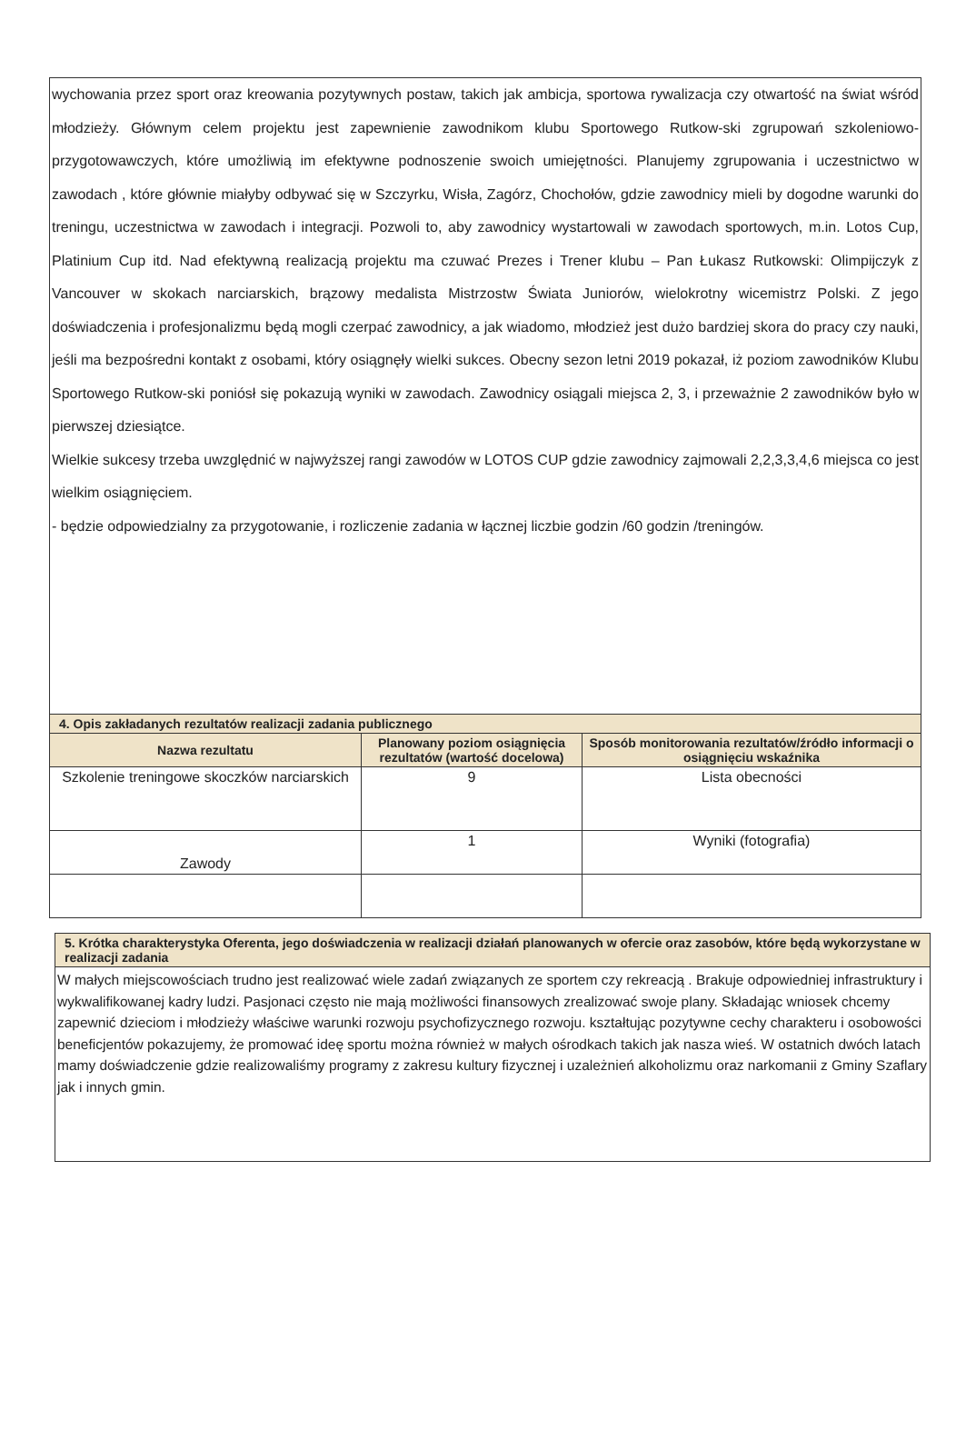wychowania przez sport oraz kreowania pozytywnych postaw, takich jak ambicja, sportowa rywalizacja czy otwartość na świat wśród młodzieży. Głównym celem projektu jest zapewnienie zawodnikom klubu Sportowego Rutkow-ski zgrupowań szkoleniowo-przygotowawczych, które umożliwią im efektywne podnoszenie swoich umiejętności. Planujemy zgrupowania i uczestnictwo w zawodach , które głównie miałyby odbywać się w Szczyrku, Wisła, Zagórz, Chochołów, gdzie zawodnicy mieli by dogodne warunki do treningu, uczestnictwa w zawodach i integracji. Pozwoli to, aby zawodnicy wystartowali w zawodach sportowych, m.in. Lotos Cup, Platinium Cup itd. Nad efektywną realizacją projektu ma czuwać Prezes i Trener klubu – Pan Łukasz Rutkowski: Olimpijczyk z Vancouver w skokach narciarskich, brązowy medalista Mistrzostw Świata Juniorów, wielokrotny wicemistrz Polski. Z jego doświadczenia i profesjonalizmu będą mogli czerpać zawodnicy, a jak wiadomo, młodzież jest dużo bardziej skora do pracy czy nauki, jeśli ma bezpośredni kontakt z osobami, który osiągnęły wielki sukces. Obecny sezon letni 2019 pokazał, iż poziom zawodników Klubu Sportowego Rutkow-ski poniósł się pokazują wyniki w zawodach. Zawodnicy osiągali miejsca 2, 3, i przeważnie 2 zawodników było w pierwszej dziesiątce.
Wielkie sukcesy trzeba uwzględnić w najwyższej rangi zawodów w LOTOS CUP gdzie zawodnicy zajmowali 2,2,3,3,4,6 miejsca co jest wielkim osiągnięciem.
- będzie odpowiedzialny za przygotowanie, i rozliczenie zadania w łącznej liczbie godzin /60 godzin /treningów.
| 4. Opis zakładanych rezultatów realizacji zadania publicznego | | |
| Nazwa rezultatu | Planowany poziom osiągnięcia rezultatów (wartość docelowa) | Sposób monitorowania rezultatów/źródło informacji o osiągnięciu wskaźnika |
| Szkolenie treningowe skoczków narciarskich | 9 | Lista obecności |
| Zawody | 1 | Wyniki (fotografia) |
5. Krótka charakterystyka Oferenta, jego doświadczenia w realizacji działań planowanych w ofercie oraz zasobów, które będą wykorzystane w realizacji zadania
W małych miejscowościach trudno jest realizować wiele zadań związanych ze sportem czy rekreacją . Brakuje odpowiedniej infrastruktury i wykwalifikowanej kadry ludzi. Pasjonaci często nie mają możliwości finansowych zrealizować swoje plany. Składając wniosek chcemy zapewnić dzieciom i młodzieży właściwe warunki rozwoju psychofizycznego rozwoju. kształtując pozytywne cechy charakteru i osobowości beneficjentów pokazujemy, że promować ideę sportu można również w małych ośrodkach takich jak nasza wieś. W ostatnich dwóch latach mamy doświadczenie gdzie realizowaliśmy programy z zakresu kultury fizycznej i uzależnień alkoholizmu oraz narkomanii z Gminy Szaflary jak i innych gmin.